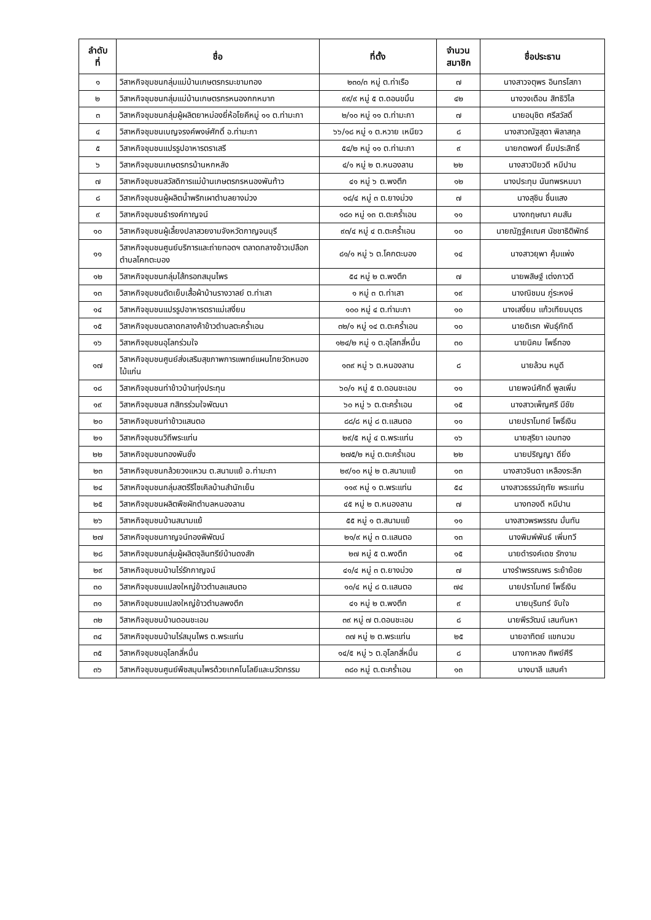| ลำดับ ที่ | ชื่อ | ที่ตั้ง | จำนวน สมาชิก | ชื่อประธาน |
| --- | --- | --- | --- | --- |
| ๑ | วิสาหกิจชุมชนกลุ่มแม่บ้านเกษตรกรมะขามทอง | ๒๓๐/๓ หมู่ ต.ท่าเรือ | ๗ | นางสาวจตุพร อินทรโสภา |
| ๒ | วิสาหกิจชุมชนกลุ่มแม่บ้านเกษตรกรหนองกกหมาก | ๙๙/๙ หมู่ ๕ ต.ดอนขมิ้น | ๔๒ | นางวงเดือน สิทธิวิไล |
| ๓ | วิสาหกิจชุมชนกลุ่มผู้ผลิตยาหม่องยี่ห้อโยคีหมู่ ๑๑ ต.ท่ามะกา | ๒/๑๐ หมู่ ๑๑ ต.ท่ามะกา | ๗ | นายอนุชิต ศรีสวัสดิ์ |
| ๔ | วิสาหกิจชุมชนเบญจรงค์พงษ์ศักดิ์ อ.ท่ามะกา | ๖๖/๑๘ หมู่ ๑ ต.หวาย เหนียว | ๘ | นางสาวณัฐสุดา พิลาสกุล |
| ๕ | วิสาหกิจชุมชนแปรรูปอาหารตราเสรี | ๕๔/๒ หมู่ ๑๑ ต.ท่ามะกา | ๙ | นายกตพงศ์ ยิ้มประสิทธิ์ |
| ๖ | วิสาหกิจชุมชนเกษตรกรบ้านหกหลัง | ๔/๑ หมู่ ๒ ต.หนองลาน | ๒๒ | นางสาวปิยวดี หมีปาน |
| ๗ | วิสาหกิจชุมชนสวัสดิการแม่บ้านเกษตรกรหนองพันท้าว | ๔๑ หมู่ ๖ ต.พงตึก | ๑๒ | นางประทุม นันทพรหมมา |
| ๘ | วิสาหกิจชุมชนผู้ผลิตน้ำพริกเผาตำบลยางม่วง | ๑๘/๔ หมู่ ๓ ต.ยางม่วง | ๗ | นางสุชิน ชื่นแสง |
| ๙ | วิสาหกิจชุมชนธำรงค์กาญจน์ | ๑๘๐ หมู่ ๑๓ ต.ตะคร้ำเอน | ๑๑ | นางกฤษณา คมสัน |
| ๑๐ | วิสาหกิจชุมชนผู้เลี้ยงปลาสวยงามจังหวัดกาญจนบุรี | ๙๓/๔ หมู่ ๔ ต.ตะคร้ำเอน | ๑๐ | นายณัฏฐ์คเณศ นัชชาธิติพัทธ์ |
| ๑๑ | วิสาหกิจชุมชนศูนย์บริการและถ่ายทอดฯ ตลาดกลางข้าวเปลือกตำบลโคกตะบอง | ๘๑/๑ หมู่ ๖ ต.โคกตะบอง | ๑๔ | นางสาวยุพา คุ้มแพ่ง |
| ๑๒ | วิสาหกิจชุมชนกลุ่มไส้กรอกสมุนไพร | ๕๔ หมู่ ๒ ต.พงตึก | ๗ | นายพสิษฐ์ เต่งภาวดี |
| ๑๓ | วิสาหกิจชุมชนตัดเย็บเสื้อผ้าบ้านรางวาลย์ ต.ท่าเสา | ๑ หมู่ ๓ ต.ท่าเสา | ๑๙ | นางณิชมน ภู่ระหงษ์ |
| ๑๔ | วิสาหกิจชุมชนแปรรูปอาหารตราแม่เสงี่ยม | ๑๐๐ หมู่ ๔ ต.ท่ามะกา | ๑๐ | นางเสงี่ยม แก้วเทียมบุตร |
| ๑๕ | วิสาหกิจชุมชนตลาดกลางค้าข้าวตำบลตะคร้ำเอน | ๓๒/๑ หมู่ ๑๔ ต.ตะคร้ำเอน | ๑๐ | นายดิเรก พันธุ์ภักดี |
| ๑๖ | วิสาหกิจชุมชนอุโลกร่วมใจ | ๑๒๔/๒ หมู่ ๑ ต.อุโลกสี่หมื่น | ๓๐ | นายนิคม โพธิ์ทอง |
| ๑๗ | วิสาหกิจชุมชนศูนย์ส่งเสริมสุขภาพการแพทย์แผนไทยวัดหนองไม้แก่น | ๑๓๙ หมู่ ๖ ต.หนองลาน | ๘ | นายล้วน หนูดี |
| ๑๘ | วิสาหกิจชุมชนท่าข้าวบ้านทุ่งประทุน | ๖๐/๑ หมู่ ๕ ต.ดอนชะเอม | ๑๑ | นายพจน์ศักดิ์ พูลเพิ่ม |
| ๑๙ | วิสาหกิจชุมชนส กสิกรร่วมใจพัฒนา | ๖๐ หมู่ ๖ ต.ตะคร้ำเอน | ๑๕ | นางสาวเพ็ญศรี มีชัย |
| ๒๐ | วิสาหกิจชุมชนท่าข้าวแสนตอ | ๘๘/๘ หมู่ ๘ ต.แสนตอ | ๑๑ | นายปราโมทย์ โพธิ์เงิน |
| ๒๑ | วิสาหกิจชุมชนวิถีพระแท่น | ๒๙/๕ หมู่ ๔ ต.พระแท่น | ๑๖ | นายสุริยา เอมทอง |
| ๒๒ | วิสาหกิจชุมชนทองพันชั่ง | ๒๗๕/๒ หมู่ ต.ตะคร้ำเอน | ๒๒ | นายปริญญา ดียิ่ง |
| ๒๓ | วิสาหกิจชุมชนกล้วยวงแหวน ต.สนามแย้ อ.ท่ามะกา | ๒๙/๑๐ หมู่ ๒ ต.สนามแย้ | ๑๓ | นางสาวจินดา เหลืองระลึก |
| ๒๔ | วิสาหกิจชุมชนกลุ่มสตรีรีไซเคิลบ้านสำนักเย็น | ๑๑๙ หมู่ ๑ ต.พระแท่น | ๕๔ | นางสาวธรรม์ฤทัย พระแท่น |
| ๒๕ | วิสาหกิจชุมชนผลิตพืชผักตำบลหนองลาน | ๔๕ หมู่ ๒ ต.หนองลาน | ๗ | นางทองดี หมีปาน |
| ๒๖ | วิสาหกิจชุมชนบ้านสนามแย้ | ๕๕ หมู่ ๑ ต.สนามแย้ | ๑๑ | นางสาวพรพรรณ มั่นทัน |
| ๒๗ | วิสาหกิจชุมชนกาญจน์ทองพิพัฒน์ | ๒๑/๙ หมู่ ๓ ต.แสนตอ | ๑๓ | นางพิมพ์พันธ์ เพิ่มทวี |
| ๒๘ | วิสาหกิจชุมชนกลุ่มผู้ผลิตจุลินทรีย์บ้านดงสัก | ๒๗ หมู่ ๕ ต.พงตึก | ๑๕ | นายดำรงค์เดช รักงาม |
| ๒๙ | วิสาหกิจชุมชนบ้านไร่รักกาญจน์ | ๔๑/๔ หมู่ ๓ ต.ยางม่วง | ๗ | นางรำพรรณพร ระย้าย้อย |
| ๓๐ | วิสาหกิจชุมชนแปลงใหญ่ข้าวตำบลแสนตอ | ๑๐/๔ หมู่ ๘ ต.แสนตอ | ๗๔ | นายปราโมทย์ โพธิ์เงิน |
| ๓๑ | วิสาหกิจชุมชนแปลงใหญ่ข้าวตำบลพงตึก | ๔๑ หมู่ ๒ ต.พงตึก | ๙ | นายบุรินทร์ จับใจ |
| ๓๒ | วิสาหกิจชุมชนบ้านดอนชะเอม | ๓๙ หมู่ ๗ ต.ดอนชะเอม | ๘ | นายพีรวัฒน์ เสนกันหา |
| ๓๔ | วิสาหกิจชุมชนบ้านไร่สมุนไพร ต.พระแท่น | ๓๗ หมู่ ๒ ต.พระแท่น | ๒๕ | นายอาทิตย์ แขกนวม |
| ๓๕ | วิสาหกิจชุมชนอุโลกสี่หมื่น | ๑๔/๕ หมู่ ๖ ต.อุโลกสี่หมื่น | ๘ | นางกาหลง ทิพย์ศีรี |
| ๓๖ | วิสาหกิจชุมชนศูนย์พืชสมุนไพรด้วยเทคโนโลยีและนวัตกรรม | ๓๘๐ หมู่ ต.ตะคร้ำเอน | ๑๓ | นางมาลี แสนคำ |